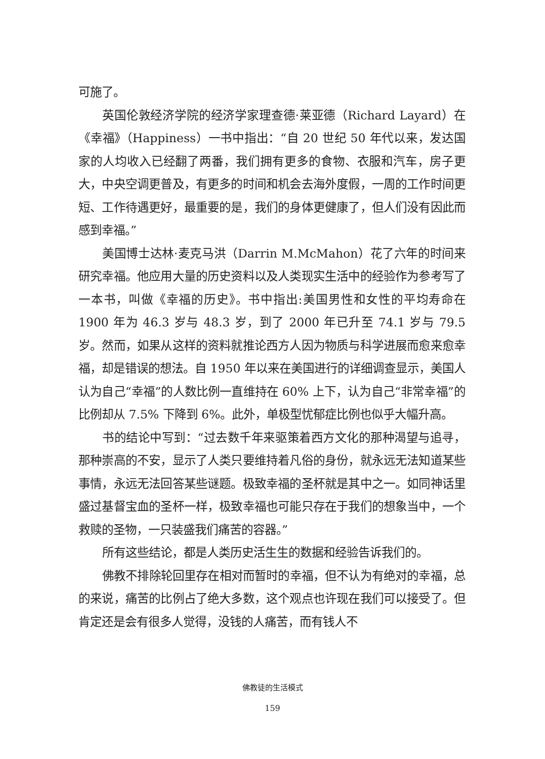可施了。
英国伦敦经济学院的经济学家理查德·莱亚德（Richard Layard）在《幸福》（Happiness）一书中指出：“自 20 世纪 50 年代以来，发达国家的人均收入已经翻了两番，我们拥有更多的食物、衣服和汽车，房子更大，中央空调更普及，有更多的时间和机会去海外度假，一周的工作时间更短、工作待遇更好，最重要的是，我们的身体更健康了，但人们没有因此而感到幸福。”
美国博士达林·麦克马洪（Darrin M.McMahon）花了六年的时间来研究幸福。他应用大量的历史资料以及人类现实生活中的经验作为参考写了一本书，叫做《幸福的历史》。书中指出:美国男性和女性的平均寿命在 1900 年为 46.3 岁与 48.3 岁，到了 2000 年已升至 74.1 岁与 79.5 岁。然而，如果从这样的资料就推论西方人因为物质与科学进展而愈来愈幸福，却是错误的想法。自 1950 年以来在美国进行的详细调查显示，美国人认为自己“幸福”的人数比例一直维持在 60% 上下，认为自己“非常幸福”的比例却从 7.5% 下降到 6%。此外，单极型忧郁症比例也似乎大幅升高。
书的结论中写到：“过去数千年来驱策着西方文化的那种渴望与追寻，那种崇高的不安，显示了人类只要维持着凡俗的身份，就永远无法知道某些事情，永远无法回答某些谜题。极致幸福的圣杯就是其中之一。如同神话里盛过基督宝血的圣杯一样，极致幸福也可能只存在于我们的想象当中，一个救赎的圣物，一只装盛我们痛苦的容器。”
所有这些结论，都是人类历史活生生的数据和经验告诉我们的。
佛教不排除轮回里存在相对而暂时的幸福，但不认为有绝对的幸福，总的来说，痛苦的比例占了绝大多数，这个观点也许现在我们可以接受了。但肯定还是会有很多人觉得，没钱的人痛苦，而有钱人不
佛教徒的生活模式
159